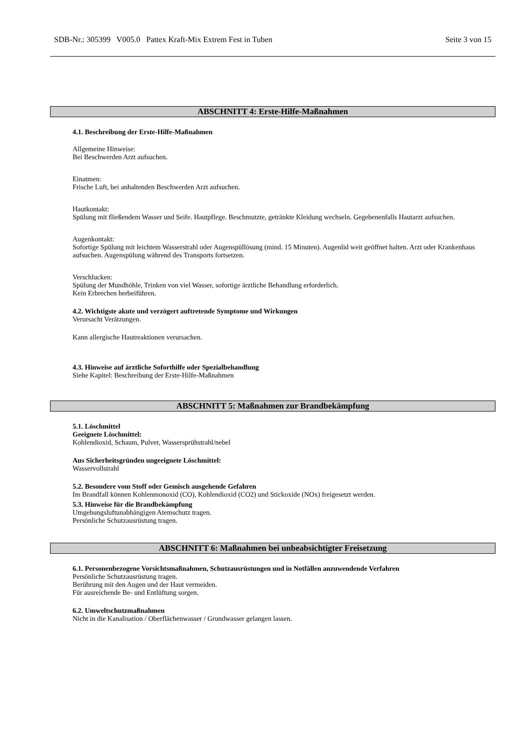SDB-Nr.: 305399 V005.0 Pattex Kraft-Mix Extrem Fest in Tuben Seite 3 von 15
ABSCHNITT 4: Erste-Hilfe-Maßnahmen
4.1. Beschreibung der Erste-Hilfe-Maßnahmen
Allgemeine Hinweise:
Bei Beschwerden Arzt aufsuchen.
Einatmen:
Frische Luft, bei anhaltenden Beschwerden Arzt aufsuchen.
Hautkontakt:
Spülung mit fließendem Wasser und Seife. Hautpflege. Beschmutzte, getränkte Kleidung wechseln. Gegebenenfalls Hautarzt aufsuchen.
Augenkontakt:
Sofortige Spülung mit leichtem Wasserstrahl oder Augenspüllösung (mind. 15 Minuten). Augenlid weit geöffnet halten. Arzt oder Krankenhaus aufsuchen. Augenspülung während des Transports fortsetzen.
Verschlucken:
Spülung der Mundhöhle, Trinken von viel Wasser, sofortige ärztliche Behandlung erforderlich.
Kein Erbrechen herbeiführen.
4.2. Wichtigste akute und verzögert auftretende Symptome und Wirkungen
Verursacht Verätzungen.
Kann allergische Hautreaktionen verursachen.
4.3. Hinweise auf ärztliche Soforthilfe oder Spezialbehandlung
Siehe Kapitel: Beschreibung der Erste-Hilfe-Maßnahmen
ABSCHNITT 5: Maßnahmen zur Brandbekämpfung
5.1. Löschmittel
Geeignete Löschmittel:
Kohlendioxid, Schaum, Pulver, Wassersprühstrahl/nebel
Aus Sicherheitsgründen ungeeignete Löschmittel:
Wasservollstrahl
5.2. Besondere vom Stoff oder Gemisch ausgehende Gefahren
Im Brandfall können Kohlenmonoxid (CO), Kohlendioxid (CO2) und Stickoxide (NOx) freigesetzt werden.
5.3. Hinweise für die Brandbekämpfung
Umgebungsluftunabhängigen Atemschutz tragen.
Persönliche Schutzausrüstung tragen.
ABSCHNITT 6: Maßnahmen bei unbeabsichtigter Freisetzung
6.1. Personenbezogene Vorsichtsmaßnahmen, Schutzausrüstungen und in Notfällen anzuwendende Verfahren
Persönliche Schutzausrüstung tragen.
Berührung mit den Augen und der Haut vermeiden.
Für ausreichende Be- und Entlüftung sorgen.
6.2. Umweltschutzmaßnahmen
Nicht in die Kanalisation / Oberflächenwasser / Grundwasser gelangen lassen.